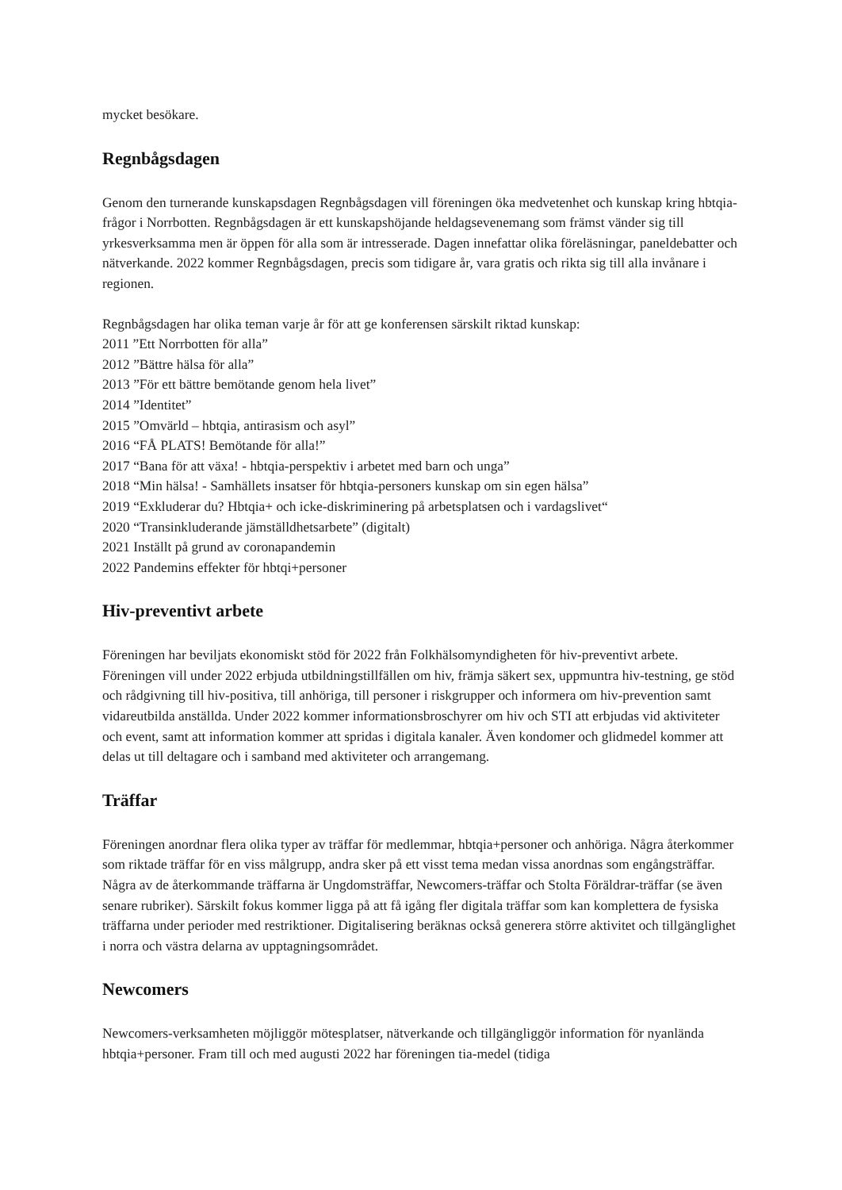mycket besökare.
Regnbågsdagen
Genom den turnerande kunskapsdagen Regnbågsdagen vill föreningen öka medvetenhet och kunskap kring hbtqia-frågor i Norrbotten. Regnbågsdagen är ett kunskapshöjande heldagsevenemang som främst vänder sig till yrkesverksamma men är öppen för alla som är intresserade. Dagen innefattar olika föreläsningar, paneldebatter och nätverkande. 2022 kommer Regnbågsdagen, precis som tidigare år, vara gratis och rikta sig till alla invånare i regionen.
Regnbågsdagen har olika teman varje år för att ge konferensen särskilt riktad kunskap:
2011 ”Ett Norrbotten för alla”
2012 ”Bättre hälsa för alla”
2013 ”För ett bättre bemötande genom hela livet”
2014 ”Identitet”
2015 ”Omvärld – hbtqia, antirasism och asyl”
2016 “FÅ PLATS! Bemötande för alla!”
2017 “Bana för att växa! - hbtqia-perspektiv i arbetet med barn och unga”
2018 “Min hälsa! - Samhällets insatser för hbtqia-personers kunskap om sin egen hälsa”
2019 “Exkluderar du? Hbtqia+ och icke-diskriminering på arbetsplatsen och i vardagslivet“
2020 “Transinkluderande jämställdhetsarbete” (digitalt)
2021 Inställt på grund av coronapandemin
2022 Pandemins effekter för hbtqi+personer
Hiv-preventivt arbete
Föreningen har beviljats ekonomiskt stöd för 2022 från Folkhälsomyndigheten för hiv-preventivt arbete. Föreningen vill under 2022 erbjuda utbildningstillfällen om hiv, främja säkert sex, uppmuntra hiv-testning, ge stöd och rådgivning till hiv-positiva, till anhöriga, till personer i riskgrupper och informera om hiv-prevention samt vidareutbilda anställda. Under 2022 kommer informationsbroschyrer om hiv och STI att erbjudas vid aktiviteter och event, samt att information kommer att spridas i digitala kanaler. Även kondomer och glidmedel kommer att delas ut till deltagare och i samband med aktiviteter och arrangemang.
Träffar
Föreningen anordnar flera olika typer av träffar för medlemmar, hbtqia+personer och anhöriga. Några återkommer som riktade träffar för en viss målgrupp, andra sker på ett visst tema medan vissa anordnas som engångsträffar. Några av de återkommande träffarna är Ungdomsträffar, Newcomers-träffar och Stolta Föräldrar-träffar (se även senare rubriker). Särskilt fokus kommer ligga på att få igång fler digitala träffar som kan komplettera de fysiska träffarna under perioder med restriktioner. Digitalisering beräknas också generera större aktivitet och tillgänglighet i norra och västra delarna av upptagningsområdet.
Newcomers
Newcomers-verksamheten möjliggör mötesplatser, nätverkande och tillgängliggör information för nyanlända hbtqia+personer. Fram till och med augusti 2022 har föreningen tia-medel (tidiga